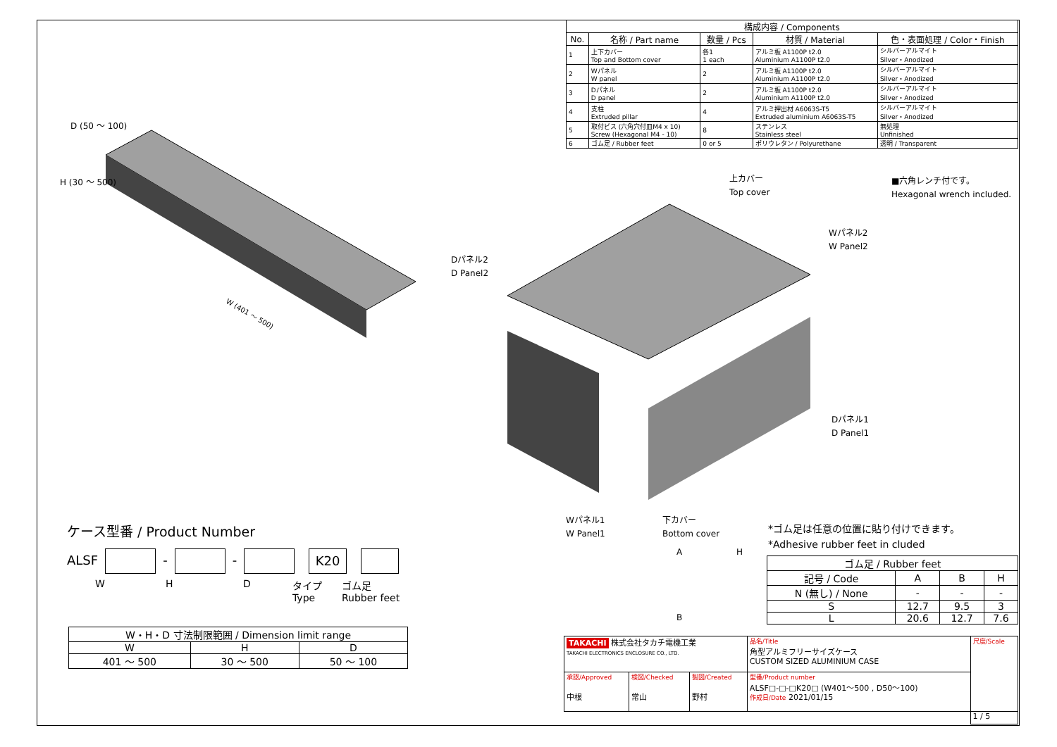| 構成内容 / Components | | | | |
| --- | --- | --- | --- | --- |
| No. | 名称 / Part name | 数量 / Pcs | 材質 / Material | 色・表面処理 / Color・Finish |
| 1 | 上下カバー Top and Bottom cover | 各1 1 each | アルミ板 A1100P t2.0 Aluminium A1100P t2.0 | シルバーアルマイト Silver・Anodized |
| 2 | Wパネル W panel | 2 | アルミ板 A1100P t2.0 Aluminium A1100P t2.0 | シルバーアルマイト Silver・Anodized |
| 3 | Dパネル D panel | 2 | アルミ板 A1100P t2.0 Aluminium A1100P t2.0 | シルバーアルマイト Silver・Anodized |
| 4 | 支柱 Extruded pillar | 4 | アルミ押出材 A6063S-T5 Extruded aluminium A6063S-T5 | シルバーアルマイト Silver・Anodized |
| 5 | 取付ビス (六角穴付皿M4 x 10) Screw (Hexagonal M4 - 10) | 8 | ステンレス Stainless steel | 無処理 Unfinished |
| 6 | ゴム足 / Rubber feet | 0 or 5 | ポリウレタン / Polyurethane | 透明 / Transparent |
W (401 ～ 500)
H (30 ～ 500)
D (50 ～ 100)
上カバー
Top cover
■六角レンチ付です。
Hexagonal wrench included.
Wパネル2
W Panel2
Dパネル2
D Panel2
Dパネル1
D Panel1
Wパネル1
W Panel1
下カバー
Bottom cover
*ゴム足は任意の位置に貼り付けできます。
*Adhesive rubber feet in cluded
A H
B
ケース型番 / Product Number
ALSF - - K20
W H D タイプ
Type ゴム足
Rubber feet
| W・H・D 寸法制限範囲 / Dimension limit range | | |
| W | H | D |
| 401 ～ 500 | 30 ～ 500 | 50 ～ 100 |
| ゴム足 / Rubber feet | | | |
| 記号 / Code | A | B | H |
| N (無し) / None | - | - | - |
| S | 12.7 | 9.5 | 3 |
| L | 20.6 | 12.7 | 7.6 |
| TAKACHI 株式会社タカチ電機工業 TAKACHI ELECTRONICS ENCLOSURE CO., LTD. | | | 品名/Title 角型アルミフリーサイズケース CUSTOM SIZED ALUMINIUM CASE | 尺度/Scale |
| 承認/Approved 中根 | 検図/Checked 常山 | 製図/Created 野村 | 型番/Product number ALSF□-□-□K20□ (W401～500 , D50～100) 作成日/Date 2021/01/15 | |
| | | | | 1 / 5 |